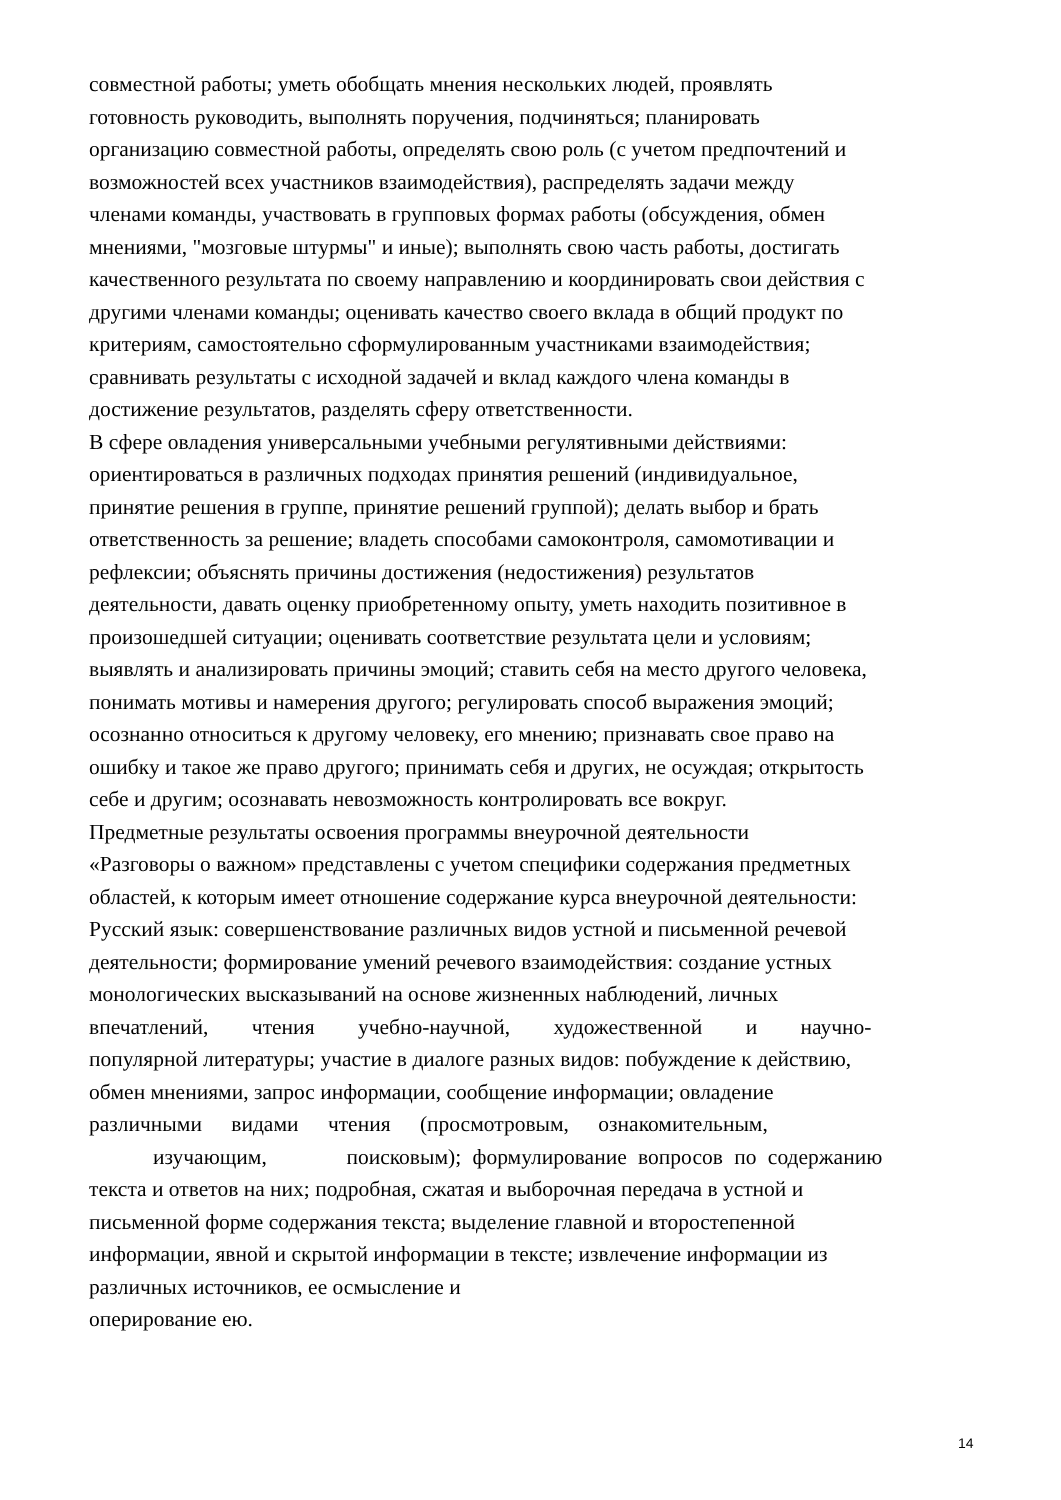совместной работы; уметь обобщать мнения нескольких людей, проявлять
готовность руководить, выполнять поручения, подчиняться; планировать
организацию совместной работы, определять свою роль (с учетом предпочтений и
возможностей всех участников взаимодействия), распределять задачи между
членами команды, участвовать в групповых формах работы (обсуждения, обмен
мнениями, "мозговые штурмы" и иные); выполнять свою часть работы, достигать
качественного результата по своему направлению и координировать свои действия с
другими членами команды; оценивать качество своего вклада в общий продукт по
критериям, самостоятельно сформулированным участниками взаимодействия;
сравнивать результаты с исходной задачей и вклад каждого члена команды в
достижение результатов, разделять сферу ответственности.
В сфере овладения универсальными учебными регулятивными действиями:
ориентироваться в различных подходах принятия решений (индивидуальное,
принятие решения в группе, принятие решений группой); делать выбор и брать
ответственность за решение; владеть способами самоконтроля, самомотивации и
рефлексии; объяснять причины достижения (недостижения) результатов
деятельности, давать оценку приобретенному опыту, уметь находить позитивное в
произошедшей ситуации; оценивать соответствие результата цели и условиям;
выявлять и анализировать причины эмоций; ставить себя на место другого человека,
понимать мотивы и намерения другого; регулировать способ выражения эмоций;
осознанно относиться к другому человеку, его мнению; признавать свое право на
ошибку и такое же право другого; принимать себя и других, не осуждая; открытость
себе и другим; осознавать невозможность контролировать все вокруг.
Предметные результаты освоения программы внеурочной деятельности
«Разговоры о важном» представлены с учетом специфики содержания предметных
областей, к которым имеет отношение содержание курса внеурочной деятельности:
Русский язык: совершенствование различных видов устной и письменной речевой
деятельности; формирование умений речевого взаимодействия: создание устных
монологических высказываний на основе жизненных наблюдений, личных
впечатлений, чтения учебно-научной, художественной и научно-
популярной литературы; участие в диалоге разных видов: побуждение к действию,
обмен мнениями, запрос информации, сообщение информации; овладение
различными видами чтения (просмотровым, ознакомительным,
изучающим, поисковым); формулирование вопросов по содержанию
текста и ответов на них; подробная, сжатая и выборочная передача в устной и
письменной форме содержания текста; выделение главной и второстепенной
информации, явной и скрытой информации в тексте; извлечение информации из
различных источников, ее осмысление и
оперирование ею.
14